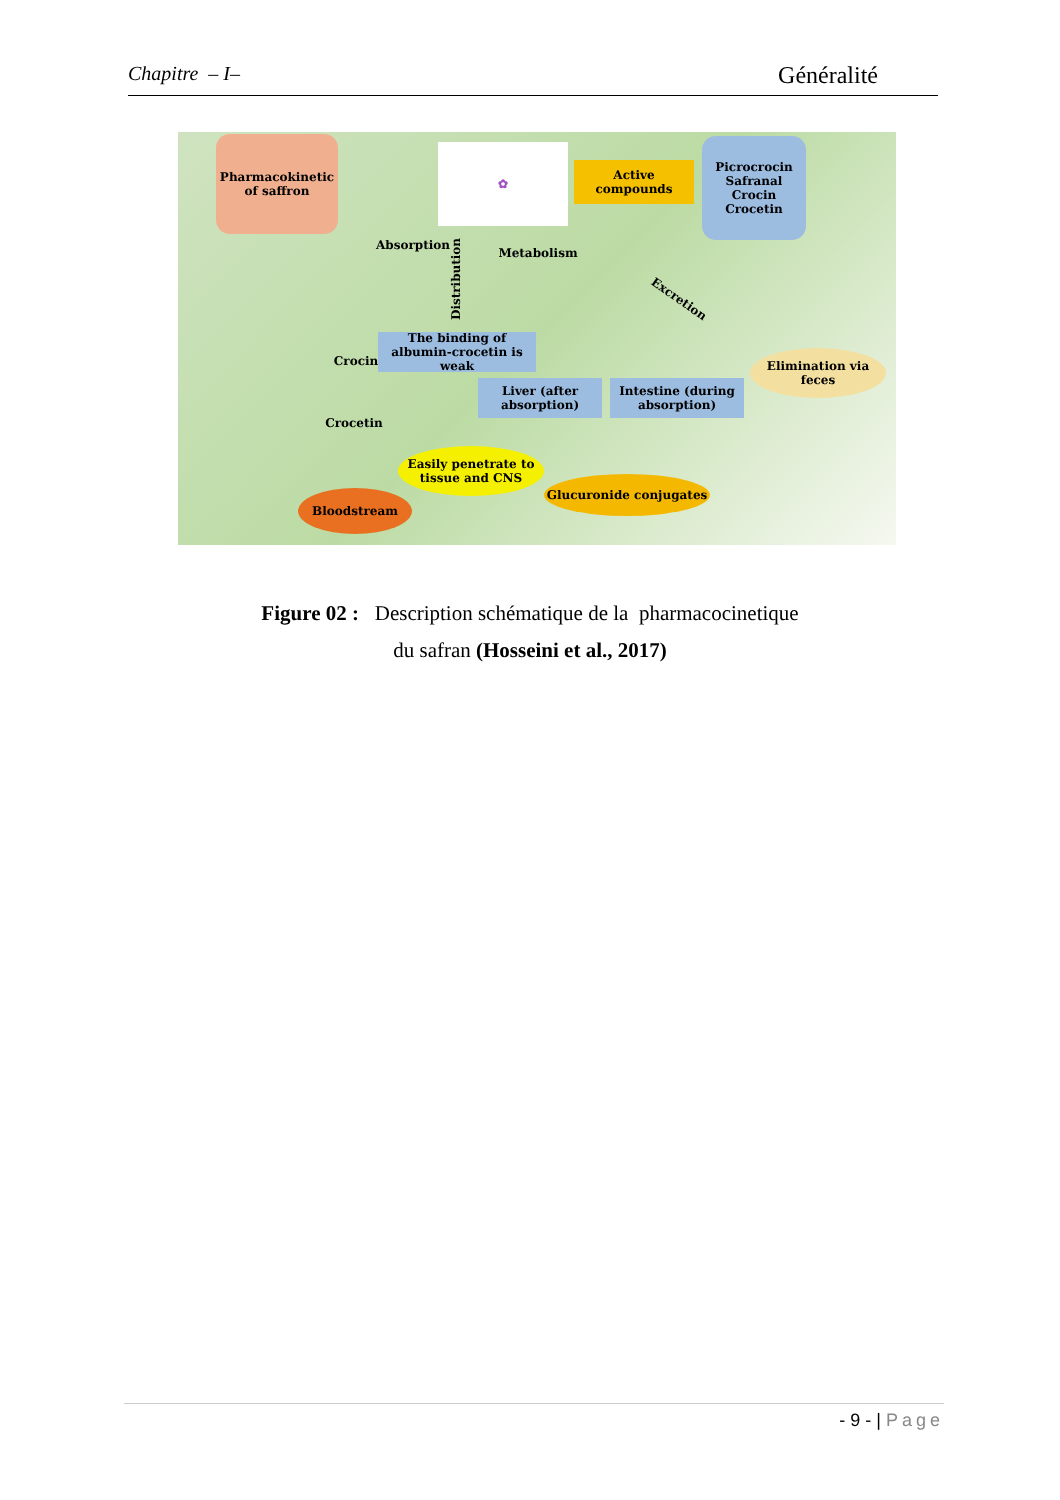Chapitre – I– Généralité
Pharmacokinetic of saffron
✿
Active compounds
Picrocrocin
Safranal
Crocin
Crocetin
Absorption
Distribution
Metabolism
Excretion
The binding of albumin-crocetin is weak
Crocin
Elimination via feces
Liver (after absorption)
Intestine (during absorption)
Crocetin
Easily penetrate to tissue and CNS
Glucuronide conjugates
Bloodstream
Figure 02 : Description schématique de la pharmacocinetique
du safran (Hosseini et al., 2017)
- 9 - | Page